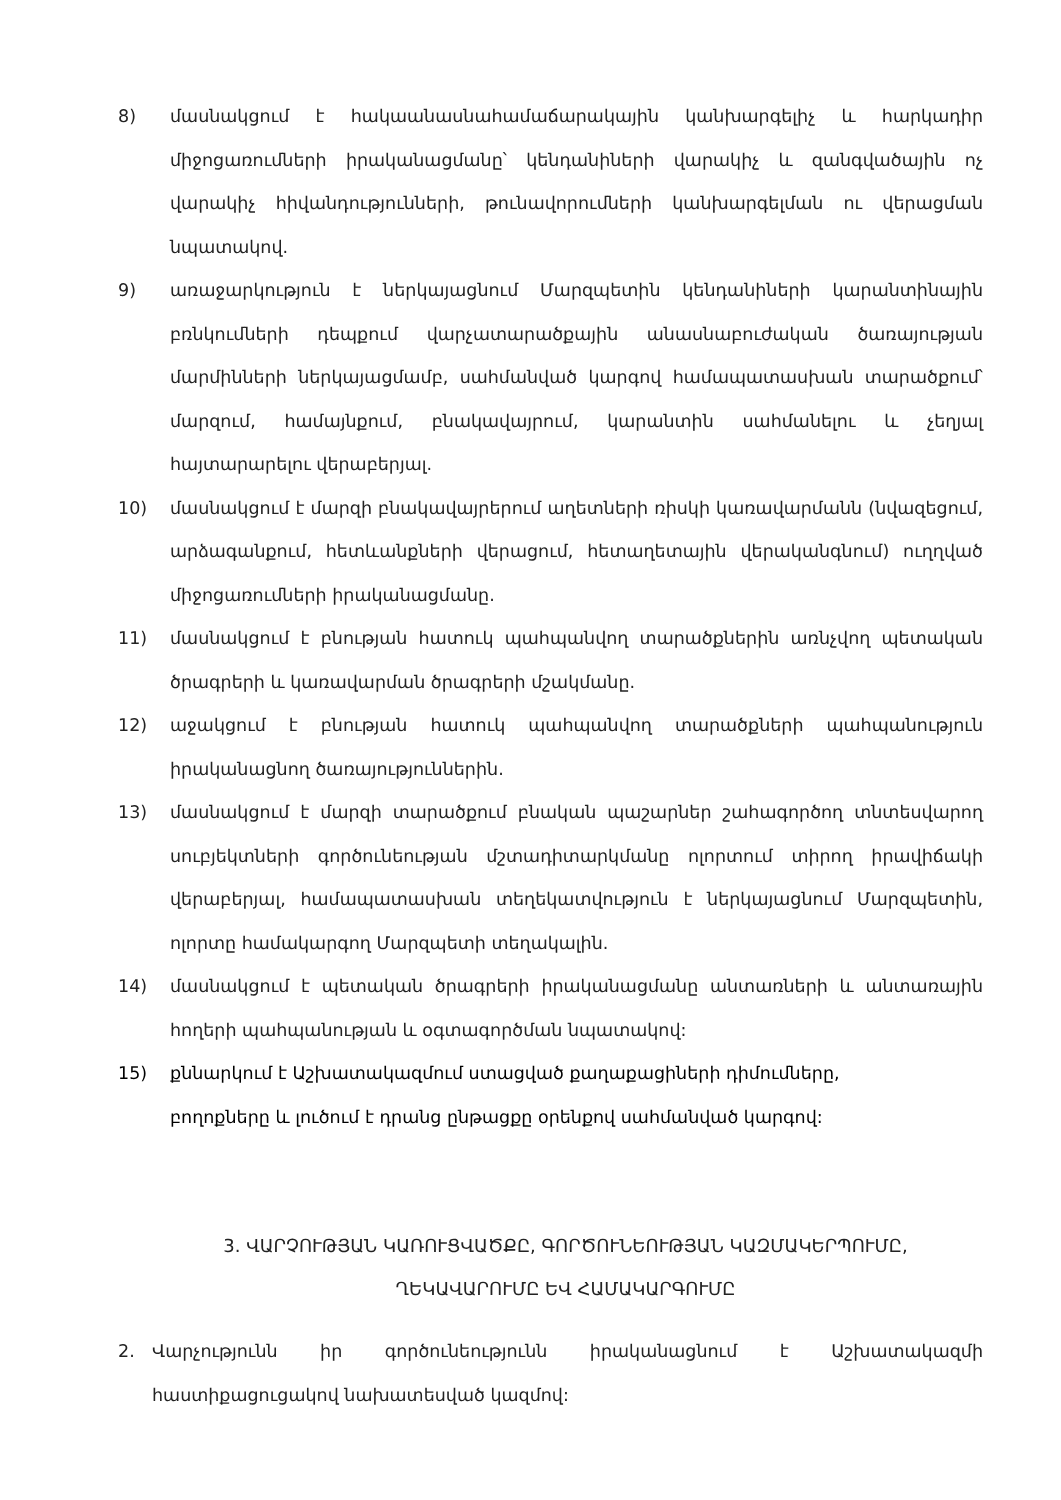8) մասնակցում է հակաանասնահամաճարակային կանխարգելիչ և հարկադիր միջոցառումների իրականացմանը՝ կենդանիների վարակիչ և զանգվածային ոչ վարակիչ հիվանդությունների, թունավորումների կանխարգելման ու վերացման նպատակով.
9) առաջարկություն է ներկայացնում Մարզպետին կենդանիների կարանտինային բռնկումների դեպքում վարչատարածքային անասնաբուժական ծառայության մարմինների ներկայացմամբ, սահմանված կարգով համապատասխան տարածքում՝ մարզում, համայնքում, բնակավայրում, կարանտին սահմանելու և չեղյալ հայտարարելու վերաբերյալ.
10) մասնակցում է մարզի բնակավայրերում աղետների ռիսկի կառավարմանն (նվազեցում, արձագանքում, հետևանքների վերացում, հետաղետային վերականգնում) ուղղված միջոցառումների իրականացմանը.
11) մասնակցում է բնության հատուկ պահպանվող տարածքներին առնչվող պետական ծրագրերի և կառավարման ծրագրերի մշակմանը.
12) աջակցում է բնության հատուկ պահպանվող տարածքների պահպանություն իրականացնող ծառայություններին.
13) մասնակցում է մարզի տարածքում բնական պաշարներ շահագործող տնտեսվարող սուբյեկտների գործունեության մշտադիտարկմանը ոլորտում տիրող իրավիճակի վերաբերյալ, համապատասխան տեղեկատվություն է ներկայացնում Մարզպետին, ոլորտը համակարգող Մարզպետի տեղակալին.
14) մասնակցում է պետական ծրագրերի իրականացմանը անտառների և անտառային հողերի պահպանության և օգտագործման նպատակով:
15) քննարկում է Աշխատակազմում ստացված քաղաքացիների դիմումները,
բողոքները և լուծում է դրանց ընթացքը օրենքով սահմանված կարգով:
3. ՎԱՐՉՈՒԹՅԱՆ ԿԱՌՈՒՑՎԱԾՔԸ, ԳՈՐԾՈՒՆԵՈՒԹՅԱՆ ԿԱԶՄԱԿԵՐՊՈՒՄԸ,
ՂԵԿԱՎԱՐՈՒՄԸ ԵՎ ՀԱՄԱԿԱՐԳՈՒՄԸ
2. Վարչությունն իր գործունեությունն իրականացնում է Աշխատակազմի հաստիքացուցակով նախատեսված կազմով: